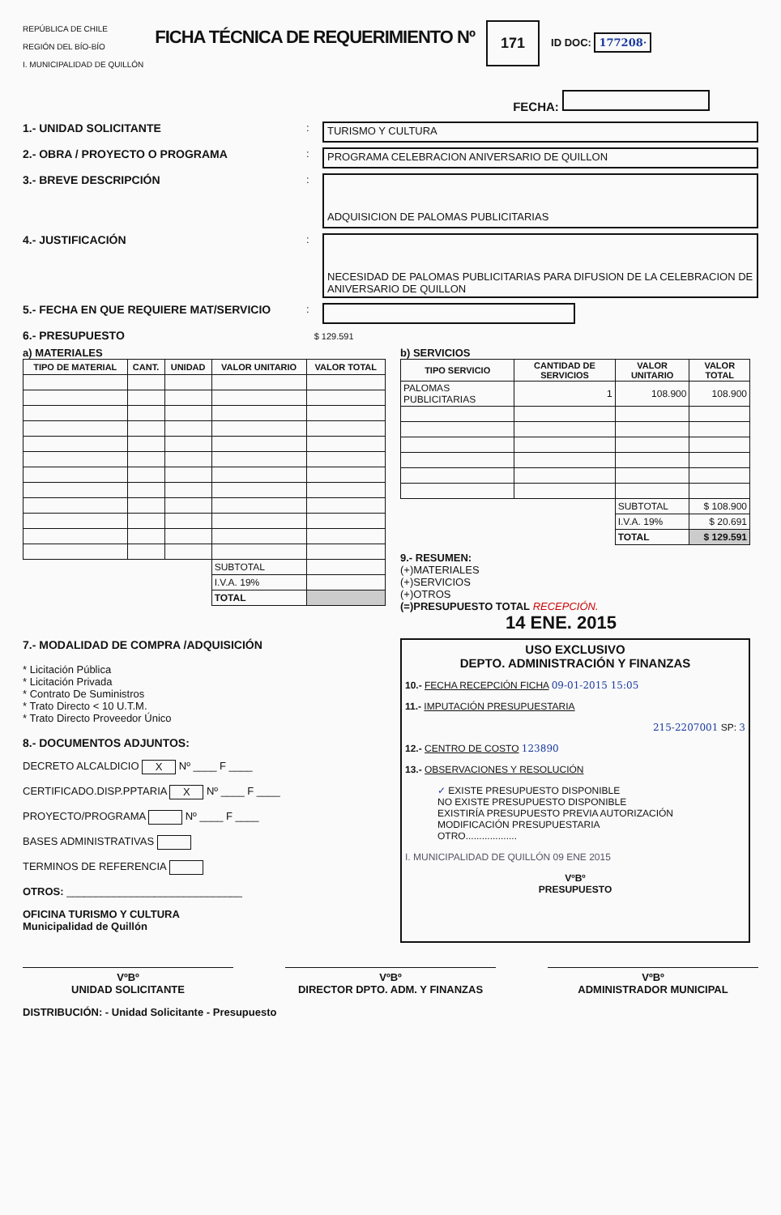REPÚBLICA DE CHILE
REGIÓN DEL BÍO-BÍO
I. MUNICIPALIDAD DE QUILLÓN
FICHA TÉCNICA DE REQUERIMIENTO Nº
171
ID DOC: 177208·
FECHA:
1.- UNIDAD SOLICITANTE : TURISMO Y CULTURA
2.- OBRA / PROYECTO O PROGRAMA : PROGRAMA CELEBRACION ANIVERSARIO DE QUILLON
3.- BREVE DESCRIPCIÓN :
ADQUISICION DE PALOMAS PUBLICITARIAS
4.- JUSTIFICACIÓN :
NECESIDAD DE PALOMAS PUBLICITARIAS PARA DIFUSION DE LA CELEBRACION DE ANIVERSARIO DE QUILLON
5.- FECHA EN QUE REQUIERE MAT/SERVICIO :
6.- PRESUPUESTO $ 129.591
a) MATERIALES
| TIPO DE MATERIAL | CANT. | UNIDAD | VALOR UNITARIO | VALOR TOTAL |
| --- | --- | --- | --- | --- |
| | | | SUBTOTAL | |
| | | | I.V.A. 19% | |
| | | | TOTAL | |
b) SERVICIOS
| TIPO SERVICIO | CANTIDAD DE SERVICIOS | VALOR UNITARIO | VALOR TOTAL |
| --- | --- | --- | --- |
| PALOMAS PUBLICITARIAS | 1 | 108.900 | 108.900 |
| | | SUBTOTAL | $ 108.900 |
| | | I.V.A. 19% | $ 20.691 |
| | | TOTAL | $ 129.591 |
9.- RESUMEN:
(+)MATERIALES
(+)SERVICIOS
(+)OTROS
(=)PRESUPUESTO TOTAL RECEPCIÓN.
14 ENE. 2015
7.- MODALIDAD DE COMPRA /ADQUISICIÓN
* Licitación Pública
* Licitación Privada
* Contrato De Suministros
* Trato Directo < 10 U.T.M.
* Trato Directo Proveedor Único
8.- DOCUMENTOS ADJUNTOS:
DECRETO ALCALDICIO X Nº ____ F ____
CERTIFICADO.DISP.PPTARIA X Nº ____ F ____
PROYECTO/PROGRAMA Nº ____ F ____
BASES ADMINISTRATIVAS
TERMINOS DE REFERENCIA
OTROS: ______________________________
OFICINA TURISMO Y CULTURA
Municipalidad de Quillón
USO EXCLUSIVO
DEPTO. ADMINISTRACIÓN Y FINANZAS
10.- FECHA RECEPCIÓN FICHA 09-01-2015 15:05
11.- IMPUTACIÓN PRESUPUESTARIA
215-2207001 SP: 3
12.- CENTRO DE COSTO 123890
13.- OBSERVACIONES Y RESOLUCIÓN
✓ EXISTE PRESUPUESTO DISPONIBLE
NO EXISTE PRESUPUESTO DISPONIBLE
EXISTIRÍA PRESUPUESTO PREVIA AUTORIZACIÓN
MODIFICACIÓN PRESUPUESTARIA
OTRO...................
I. MUNICIPALIDAD DE QUILLÓN 09 ENE 2015
VºBº
PRESUPUESTO
VºBº
UNIDAD SOLICITANTE
VºBº
DIRECTOR DPTO. ADM. Y FINANZAS
VºBº
ADMINISTRADOR MUNICIPAL
DISTRIBUCIÓN: - Unidad Solicitante - Presupuesto